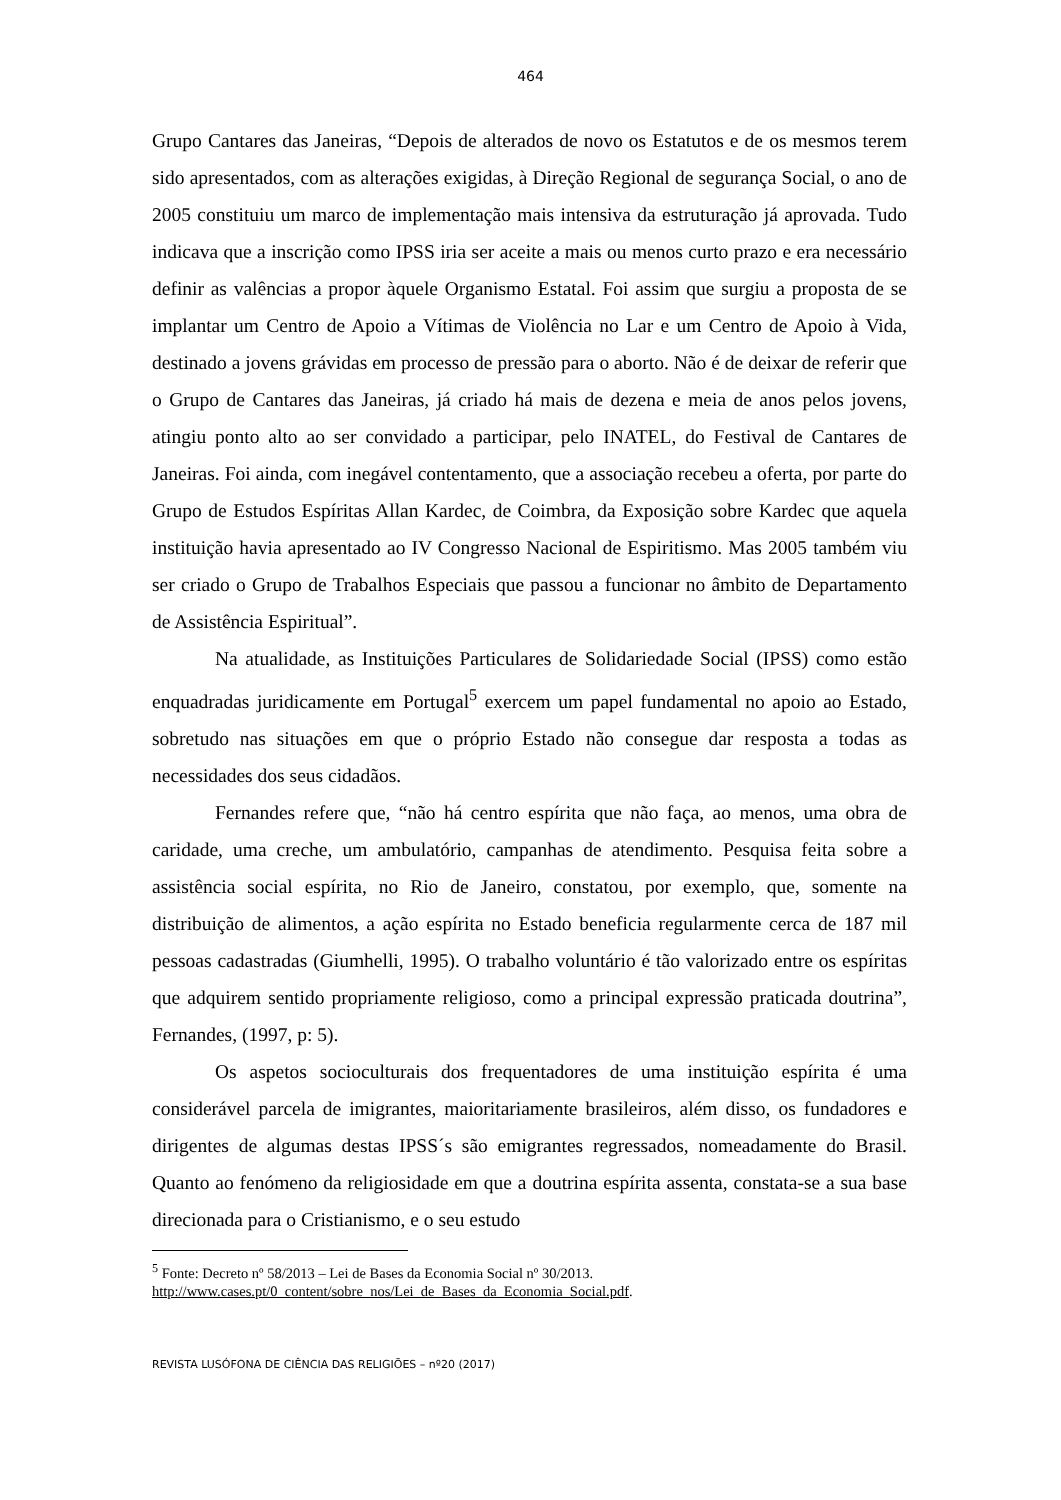464
Grupo Cantares das Janeiras, “Depois de alterados de novo os Estatutos e de os mesmos terem sido apresentados, com as alterações exigidas, à Direção Regional de segurança Social, o ano de 2005 constituiu um marco de implementação mais intensiva da estruturação já aprovada. Tudo indicava que a inscrição como IPSS iria ser aceite a mais ou menos curto prazo e era necessário definir as valências a propor àquele Organismo Estatal. Foi assim que surgiu a proposta de se implantar um Centro de Apoio a Vítimas de Violência no Lar e um Centro de Apoio à Vida, destinado a jovens grávidas em processo de pressão para o aborto. Não é de deixar de referir que o Grupo de Cantares das Janeiras, já criado há mais de dezena e meia de anos pelos jovens, atingiu ponto alto ao ser convidado a participar, pelo INATEL, do Festival de Cantares de Janeiras. Foi ainda, com inegável contentamento, que a associação recebeu a oferta, por parte do Grupo de Estudos Espíritas Allan Kardec, de Coimbra, da Exposição sobre Kardec que aquela instituição havia apresentado ao IV Congresso Nacional de Espiritismo. Mas 2005 também viu ser criado o Grupo de Trabalhos Especiais que passou a funcionar no âmbito de Departamento de Assistência Espiritual”.
Na atualidade, as Instituições Particulares de Solidariedade Social (IPSS) como estão enquadradas juridicamente em Portugal<sup>5</sup> exercem um papel fundamental no apoio ao Estado, sobretudo nas situações em que o próprio Estado não consegue dar resposta a todas as necessidades dos seus cidadãos.
Fernandes refere que, “não há centro espírita que não faça, ao menos, uma obra de caridade, uma creche, um ambulatório, campanhas de atendimento. Pesquisa feita sobre a assistência social espírita, no Rio de Janeiro, constatou, por exemplo, que, somente na distribuição de alimentos, a ação espírita no Estado beneficia regularmente cerca de 187 mil pessoas cadastradas (Giumhelli, 1995). O trabalho voluntário é tão valorizado entre os espíritas que adquirem sentido propriamente religioso, como a principal expressão praticada doutrina”, Fernandes, (1997, p: 5).
Os aspetos socioculturais dos frequentadores de uma instituição espírita é uma considerável parcela de imigrantes, maioritariamente brasileiros, além disso, os fundadores e dirigentes de algumas destas IPSS´s são emigrantes regressados, nomeadamente do Brasil. Quanto ao fenómeno da religiosidade em que a doutrina espírita assenta, constata-se a sua base direcionada para o Cristianismo, e o seu estudo
<sup>5</sup> Fonte: Decreto nº 58/2013 – Lei de Bases da Economia Social nº 30/2013.
http://www.cases.pt/0_content/sobre_nos/Lei_de_Bases_da_Economia_Social.pdf.
REVISTA LUSÓFONA DE CIÊNCIA DAS RELIGIÕES – nº20 (2017)